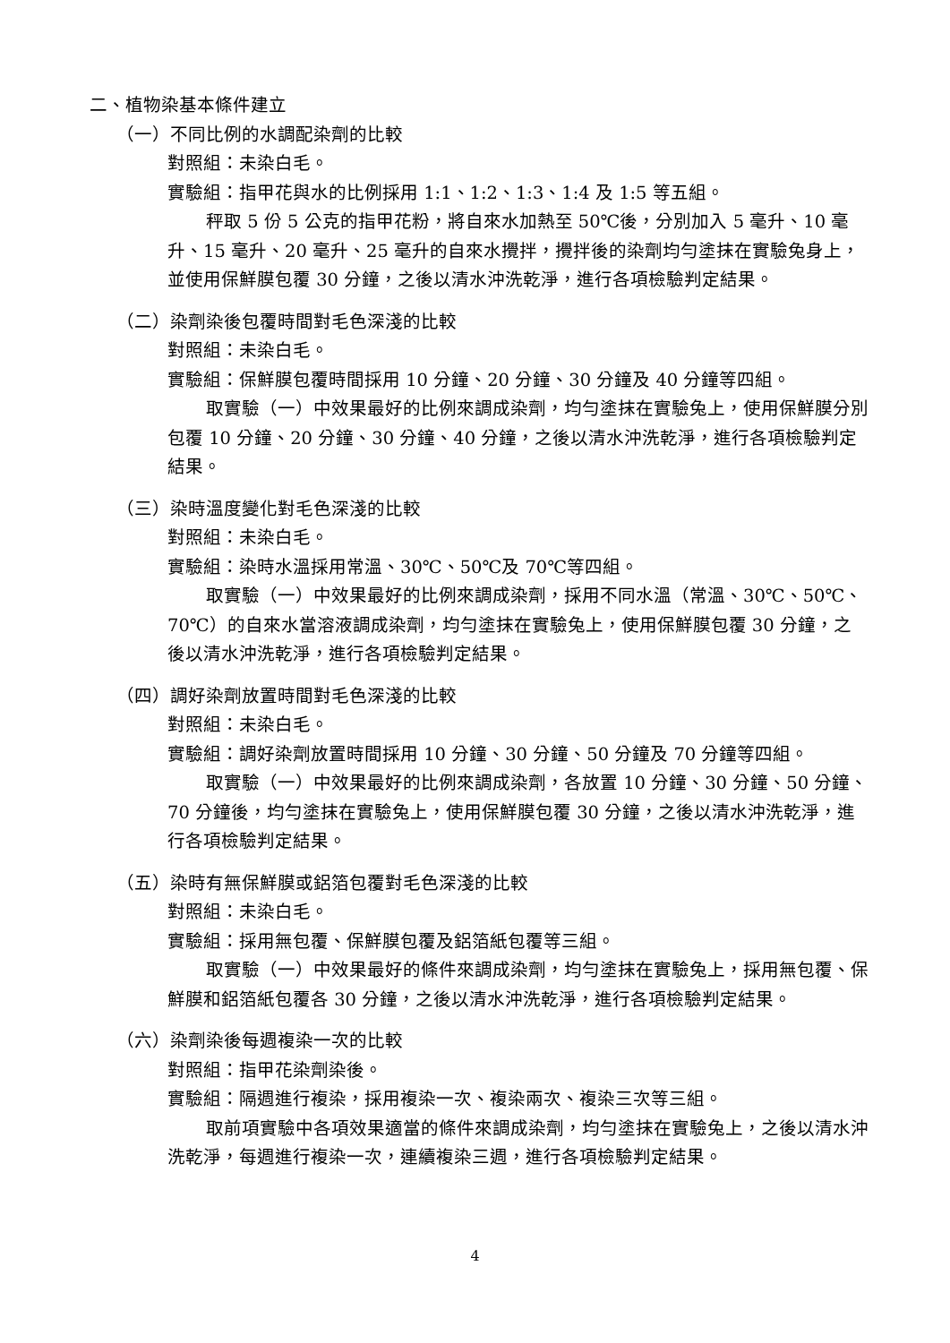二、植物染基本條件建立
（一）不同比例的水調配染劑的比較
對照組：未染白毛。
實驗組：指甲花與水的比例採用 1:1、1:2、1:3、1:4 及 1:5 等五組。
秤取 5 份 5 公克的指甲花粉，將自來水加熱至 50℃後，分別加入 5 毫升、10 毫升、15 毫升、20 毫升、25 毫升的自來水攪拌，攪拌後的染劑均勻塗抹在實驗兔身上，並使用保鮮膜包覆 30 分鐘，之後以清水沖洗乾淨，進行各項檢驗判定結果。
（二）染劑染後包覆時間對毛色深淺的比較
對照組：未染白毛。
實驗組：保鮮膜包覆時間採用 10 分鐘、20 分鐘、30 分鐘及 40 分鐘等四組。
取實驗（一）中效果最好的比例來調成染劑，均勻塗抹在實驗兔上，使用保鮮膜分別包覆 10 分鐘、20 分鐘、30 分鐘、40 分鐘，之後以清水沖洗乾淨，進行各項檢驗判定結果。
（三）染時溫度變化對毛色深淺的比較
對照組：未染白毛。
實驗組：染時水溫採用常溫、30℃、50℃及 70℃等四組。
取實驗（一）中效果最好的比例來調成染劑，採用不同水溫（常溫、30℃、50℃、70℃）的自來水當溶液調成染劑，均勻塗抹在實驗兔上，使用保鮮膜包覆 30 分鐘，之後以清水沖洗乾淨，進行各項檢驗判定結果。
（四）調好染劑放置時間對毛色深淺的比較
對照組：未染白毛。
實驗組：調好染劑放置時間採用 10 分鐘、30 分鐘、50 分鐘及 70 分鐘等四組。
取實驗（一）中效果最好的比例來調成染劑，各放置 10 分鐘、30 分鐘、50 分鐘、70 分鐘後，均勻塗抹在實驗兔上，使用保鮮膜包覆 30 分鐘，之後以清水沖洗乾淨，進行各項檢驗判定結果。
（五）染時有無保鮮膜或鋁箔包覆對毛色深淺的比較
對照組：未染白毛。
實驗組：採用無包覆、保鮮膜包覆及鋁箔紙包覆等三組。
取實驗（一）中效果最好的條件來調成染劑，均勻塗抹在實驗兔上，採用無包覆、保鮮膜和鋁箔紙包覆各 30 分鐘，之後以清水沖洗乾淨，進行各項檢驗判定結果。
（六）染劑染後每週複染一次的比較
對照組：指甲花染劑染後。
實驗組：隔週進行複染，採用複染一次、複染兩次、複染三次等三組。
取前項實驗中各項效果適當的條件來調成染劑，均勻塗抹在實驗兔上，之後以清水沖洗乾淨，每週進行複染一次，連續複染三週，進行各項檢驗判定結果。
4